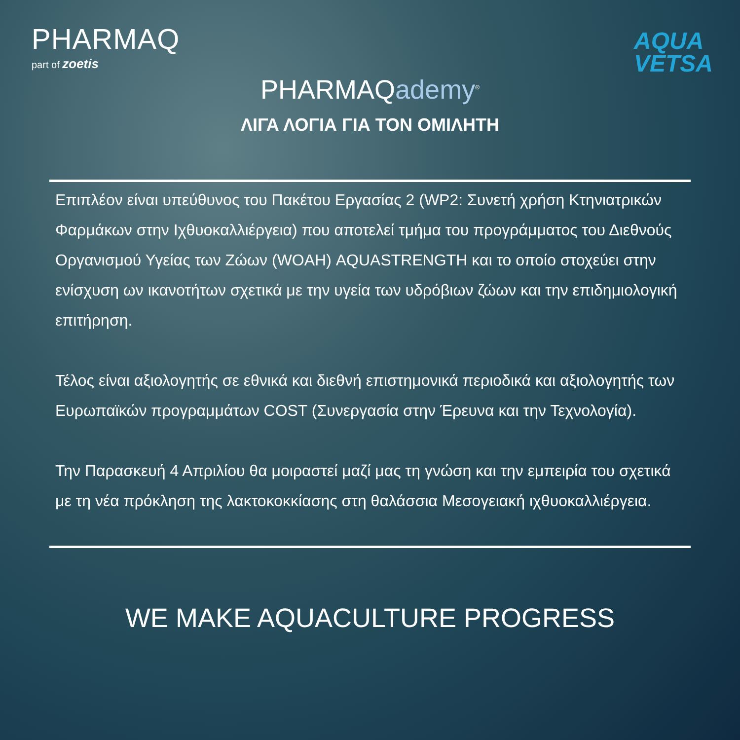PHARMAQ
part of zoetis
AQUA
VETSA
PHARMAQademy<sup>®</sup>
ΛΙΓΑ ΛΟΓΙΑ ΓΙΑ ΤΟΝ ΟΜΙΛΗΤΗ
Επιπλέον είναι υπεύθυνος του Πακέτου Εργασίας 2 (WP2: Συνετή χρήση Κτηνιατρικών Φαρμάκων στην Ιχθυοκαλλιέργεια) που αποτελεί τμήμα του προγράμματος του Διεθνούς Οργανισμού Υγείας των Ζώων (WOAH) AQUASTRENGTH και το οποίο στοχεύει στην ενίσχυση ων ικανοτήτων σχετικά με την υγεία των υδρόβιων ζώων και την επιδημιολογική επιτήρηση.
Τέλος είναι αξιολογητής σε εθνικά και διεθνή επιστημονικά περιοδικά και αξιολογητής των Ευρωπαϊκών προγραμμάτων COST (Συνεργασία στην Έρευνα και την Τεχνολογία).
Την Παρασκευή 4 Απριλίου θα μοιραστεί μαζί μας τη γνώση και την εμπειρία του σχετικά με τη νέα πρόκληση της λακτοκοκκίασης στη θαλάσσια Μεσογειακή ιχθυοκαλλιέργεια.
WE MAKE AQUACULTURE PROGRESS